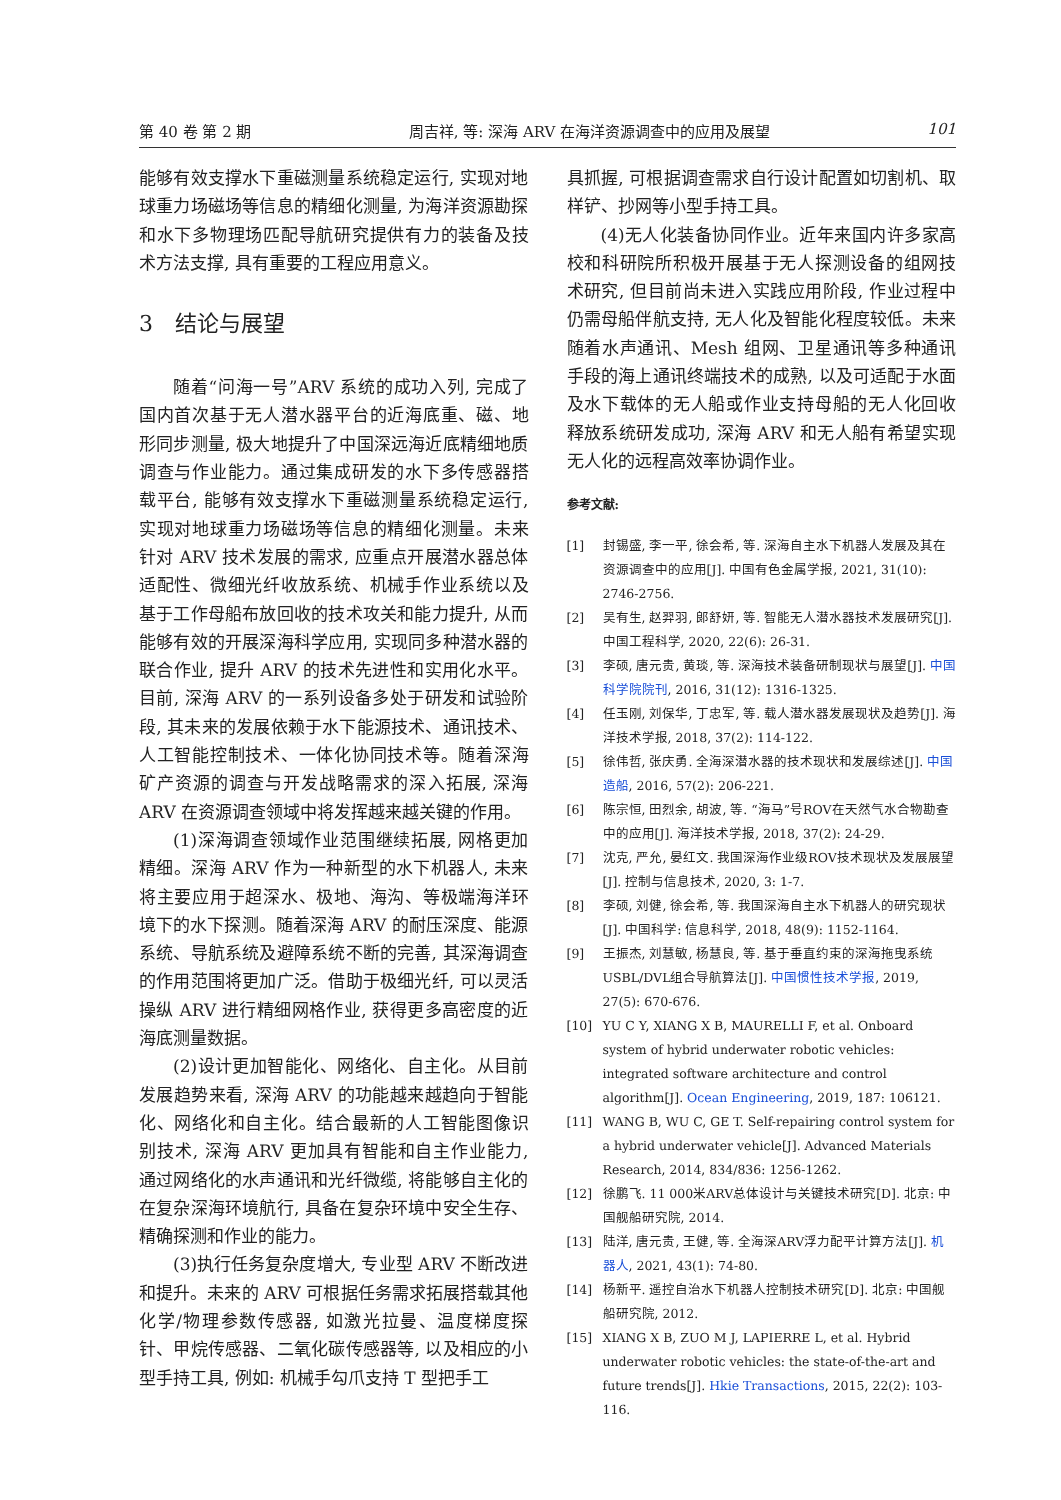第 40 卷 第 2 期 周吉祥, 等: 深海 ARV 在海洋资源调查中的应用及展望 101
能够有效支撑水下重磁测量系统稳定运行, 实现对地球重力场磁场等信息的精细化测量, 为海洋资源勘探和水下多物理场匹配导航研究提供有力的装备及技术方法支撑, 具有重要的工程应用意义。
3　结论与展望
随着“问海一号”ARV 系统的成功入列, 完成了国内首次基于无人潜水器平台的近海底重、磁、地形同步测量, 极大地提升了中国深远海近底精细地质调查与作业能力。通过集成研发的水下多传感器搭载平台, 能够有效支撑水下重磁测量系统稳定运行, 实现对地球重力场磁场等信息的精细化测量。未来针对 ARV 技术发展的需求, 应重点开展潜水器总体适配性、微细光纤收放系统、机械手作业系统以及基于工作母船布放回收的技术攻关和能力提升, 从而能够有效的开展深海科学应用, 实现同多种潜水器的联合作业, 提升 ARV 的技术先进性和实用化水平。目前, 深海 ARV 的一系列设备多处于研发和试验阶段, 其未来的发展依赖于水下能源技术、通讯技术、人工智能控制技术、一体化协同技术等。随着深海矿产资源的调查与开发战略需求的深入拓展, 深海 ARV 在资源调查领域中将发挥越来越关键的作用。
(1)深海调查领域作业范围继续拓展, 网格更加精细。深海 ARV 作为一种新型的水下机器人, 未来将主要应用于超深水、极地、海沟、等极端海洋环境下的水下探测。随着深海 ARV 的耐压深度、能源系统、导航系统及避障系统不断的完善, 其深海调查的作用范围将更加广泛。借助于极细光纤, 可以灵活操纵 ARV 进行精细网格作业, 获得更多高密度的近海底测量数据。
(2)设计更加智能化、网络化、自主化。从目前发展趋势来看, 深海 ARV 的功能越来越趋向于智能化、网络化和自主化。结合最新的人工智能图像识别技术, 深海 ARV 更加具有智能和自主作业能力, 通过网络化的水声通讯和光纤微缆, 将能够自主化的在复杂深海环境航行, 具备在复杂环境中安全生存、精确探测和作业的能力。
(3)执行任务复杂度增大, 专业型 ARV 不断改进和提升。未来的 ARV 可根据任务需求拓展搭载其他化学/物理参数传感器, 如激光拉曼、温度梯度探针、甲烷传感器、二氧化碳传感器等, 以及相应的小型手持工具, 例如: 机械手勾爪支持 T 型把手工
具抓握, 可根据调查需求自行设计配置如切割机、取样铲、抄网等小型手持工具。
(4)无人化装备协同作业。近年来国内许多家高校和科研院所积极开展基于无人探测设备的组网技术研究, 但目前尚未进入实践应用阶段, 作业过程中仍需母船伴航支持, 无人化及智能化程度较低。未来随着水声通讯、Mesh 组网、卫星通讯等多种通讯手段的海上通讯终端技术的成熟, 以及可适配于水面及水下载体的无人船或作业支持母船的无人化回收释放系统研发成功, 深海 ARV 和无人船有希望实现无人化的远程高效率协调作业。
参考文献:
[1] 封锡盛, 李一平, 徐会希, 等. 深海自主水下机器人发展及其在资源调查中的应用[J]. 中国有色金属学报, 2021, 31(10): 2746-2756.
[2] 吴有生, 赵羿羽, 郎舒妍, 等. 智能无人潜水器技术发展研究[J]. 中国工程科学, 2020, 22(6): 26-31.
[3] 李硕, 唐元贵, 黄琰, 等. 深海技术装备研制现状与展望[J]. 中国科学院院刊, 2016, 31(12): 1316-1325.
[4] 任玉刚, 刘保华, 丁忠军, 等. 载人潜水器发展现状及趋势[J]. 海洋技术学报, 2018, 37(2): 114-122.
[5] 徐伟哲, 张庆勇. 全海深潜水器的技术现状和发展综述[J]. 中国造船, 2016, 57(2): 206-221.
[6] 陈宗恒, 田烈余, 胡波, 等. “海马”号ROV在天然气水合物勘查中的应用[J]. 海洋技术学报, 2018, 37(2): 24-29.
[7] 沈克, 严允, 晏红文. 我国深海作业级ROV技术现状及发展展望[J]. 控制与信息技术, 2020, 3: 1-7.
[8] 李硕, 刘健, 徐会希, 等. 我国深海自主水下机器人的研究现状[J]. 中国科学: 信息科学, 2018, 48(9): 1152-1164.
[9] 王振杰, 刘慧敏, 杨慧良, 等. 基于垂直约束的深海拖曳系统USBL/DVL组合导航算法[J]. 中国惯性技术学报, 2019, 27(5): 670-676.
[10] YU C Y, XIANG X B, MAURELLI F, et al. Onboard system of hybrid underwater robotic vehicles: integrated software architecture and control algorithm[J]. Ocean Engineering, 2019, 187: 106121.
[11] WANG B, WU C, GE T. Self-repairing control system for a hybrid underwater vehicle[J]. Advanced Materials Research, 2014, 834/836: 1256-1262.
[12] 徐鹏飞. 11 000米ARV总体设计与关键技术研究[D]. 北京: 中国舰船研究院, 2014.
[13] 陆洋, 唐元贵, 王健, 等. 全海深ARV浮力配平计算方法[J]. 机器人, 2021, 43(1): 74-80.
[14] 杨新平. 遥控自治水下机器人控制技术研究[D]. 北京: 中国舰船研究院, 2012.
[15] XIANG X B, ZUO M J, LAPIERRE L, et al. Hybrid underwater robotic vehicles: the state-of-the-art and future trends[J]. Hkie Transactions, 2015, 22(2): 103-116.